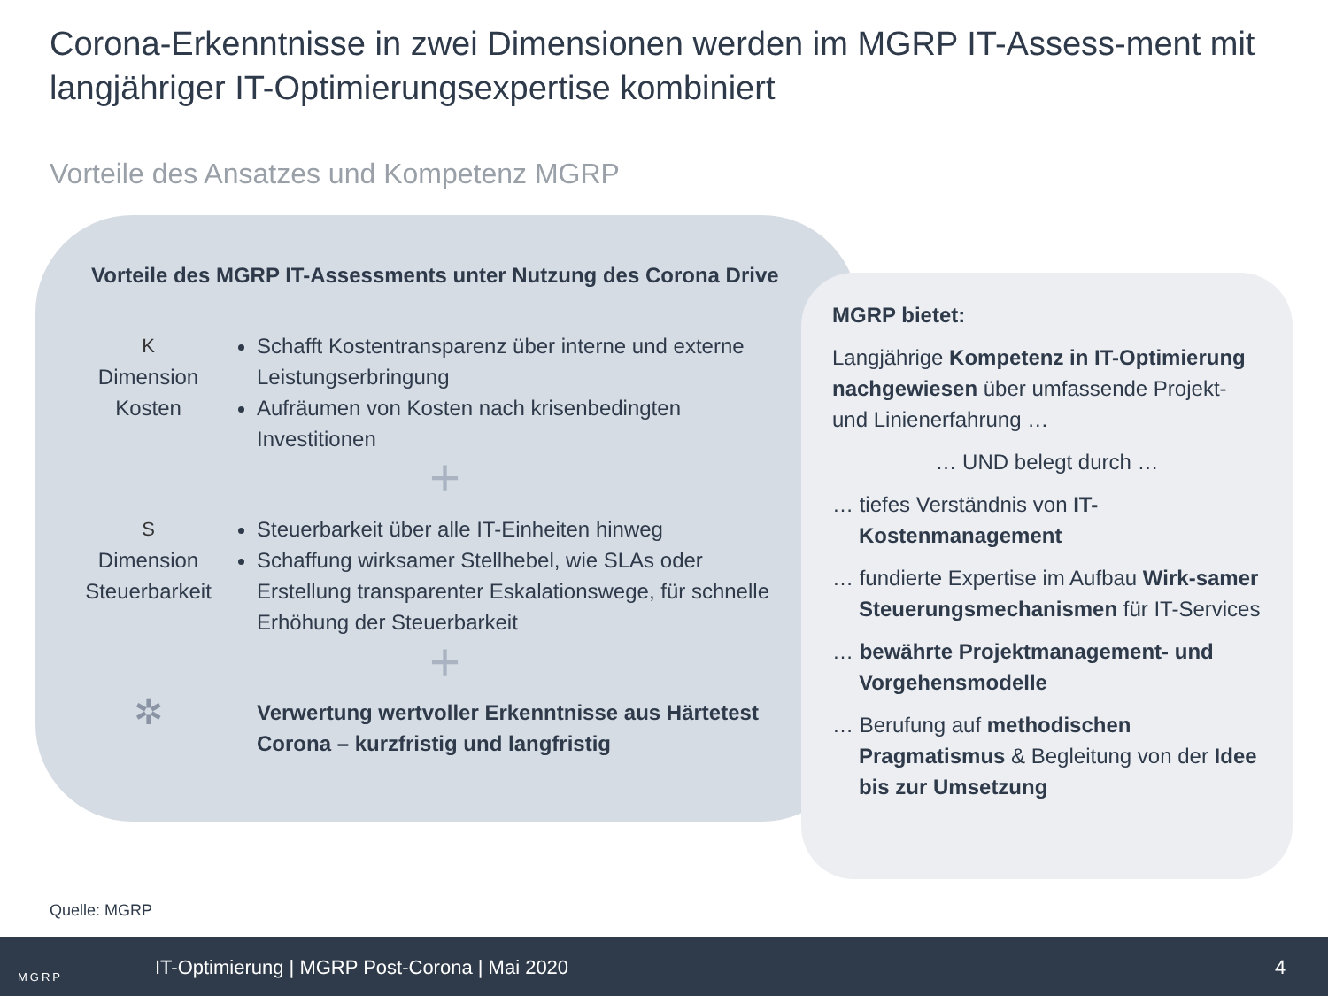Corona-Erkenntnisse in zwei Dimensionen werden im MGRP IT-Assess-ment mit langjähriger IT-Optimierungsexpertise kombiniert
Vorteile des Ansatzes und Kompetenz MGRP
Vorteile des MGRP IT-Assessments unter Nutzung des Corona Drive
K
Dimension
Kosten
Schafft Kostentransparenz über interne und externe Leistungserbringung
Aufräumen von Kosten nach krisenbedingten Investitionen
+
S
Dimension
Steuerbarkeit
Steuerbarkeit über alle IT-Einheiten hinweg
Schaffung wirksamer Stellhebel, wie SLAs oder Erstellung transparenter Eskalationswege, für schnelle Erhöhung der Steuerbarkeit
+
✲
Verwertung wertvoller Erkenntnisse aus Härtetest Corona – kurzfristig und langfristig
MGRP bietet:
Langjährige Kompetenz in IT-Optimierung nachgewiesen über umfassende Projekt- und Linienerfahrung …
… UND belegt durch …
… tiefes Verständnis von IT-Kostenmanagement
… fundierte Expertise im Aufbau Wirk-samer Steuerungsmechanismen für IT-Services
… bewährte Projektmanagement- und Vorgehensmodelle
… Berufung auf methodischen Pragmatismus & Begleitung von der Idee bis zur Umsetzung
Quelle: MGRP
MGRP IT-Optimierung | MGRP Post-Corona | Mai 2020 4